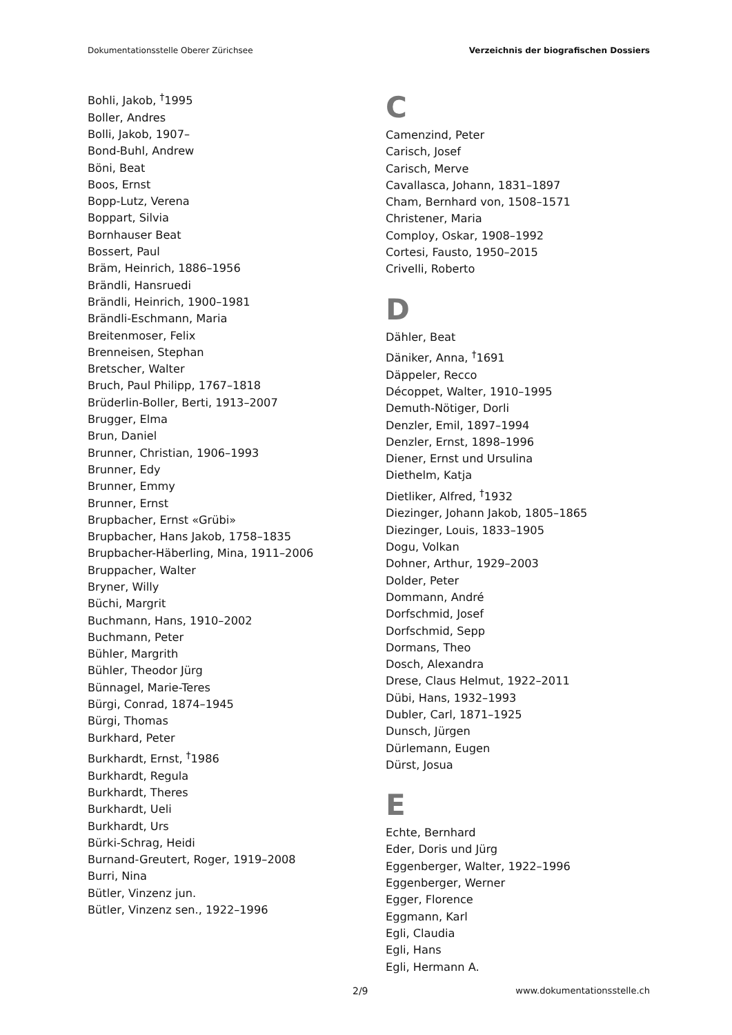Dokumentationsstelle Oberer Zürichsee Verzeichnis der biografischen Dossiers
Bohli, Jakob, <sup>†</sup>1995
Boller, Andres
Bolli, Jakob, 1907–
Bond-Buhl, Andrew
Böni, Beat
Boos, Ernst
Bopp-Lutz, Verena
Boppart, Silvia
Bornhauser Beat
Bossert, Paul
Bräm, Heinrich, 1886–1956
Brändli, Hansruedi
Brändli, Heinrich, 1900–1981
Brändli-Eschmann, Maria
Breitenmoser, Felix
Brenneisen, Stephan
Bretscher, Walter
Bruch, Paul Philipp, 1767–1818
Brüderlin-Boller, Berti, 1913–2007
Brugger, Elma
Brun, Daniel
Brunner, Christian, 1906–1993
Brunner, Edy
Brunner, Emmy
Brunner, Ernst
Brupbacher, Ernst «Grübi»
Brupbacher, Hans Jakob, 1758–1835
Brupbacher-Häberling, Mina, 1911–2006
Bruppacher, Walter
Bryner, Willy
Büchi, Margrit
Buchmann, Hans, 1910–2002
Buchmann, Peter
Bühler, Margrith
Bühler, Theodor Jürg
Bünnagel, Marie-Teres
Bürgi, Conrad, 1874–1945
Bürgi, Thomas
Burkhard, Peter
Burkhardt, Ernst, <sup>†</sup>1986
Burkhardt, Regula
Burkhardt, Theres
Burkhardt, Ueli
Burkhardt, Urs
Bürki-Schrag, Heidi
Burnand-Greutert, Roger, 1919–2008
Burri, Nina
Bütler, Vinzenz jun.
Bütler, Vinzenz sen., 1922–1996
C
Camenzind, Peter
Carisch, Josef
Carisch, Merve
Cavallasca, Johann, 1831–1897
Cham, Bernhard von, 1508–1571
Christener, Maria
Comploy, Oskar, 1908–1992
Cortesi, Fausto, 1950–2015
Crivelli, Roberto
D
Dähler, Beat
Däniker, Anna, <sup>†</sup>1691
Däppeler, Recco
Décoppet, Walter, 1910–1995
Demuth-Nötiger, Dorli
Denzler, Emil, 1897–1994
Denzler, Ernst, 1898–1996
Diener, Ernst und Ursulina
Diethelm, Katja
Dietliker, Alfred, <sup>†</sup>1932
Diezinger, Johann Jakob, 1805–1865
Diezinger, Louis, 1833–1905
Dogu, Volkan
Dohner, Arthur, 1929–2003
Dolder, Peter
Dommann, André
Dorfschmid, Josef
Dorfschmid, Sepp
Dormans, Theo
Dosch, Alexandra
Drese, Claus Helmut, 1922–2011
Dübi, Hans, 1932–1993
Dubler, Carl, 1871–1925
Dunsch, Jürgen
Dürlemann, Eugen
Dürst, Josua
E
Echte, Bernhard
Eder, Doris und Jürg
Eggenberger, Walter, 1922–1996
Eggenberger, Werner
Egger, Florence
Eggmann, Karl
Egli, Claudia
Egli, Hans
Egli, Hermann A.
2/9 www.dokumentationsstelle.ch